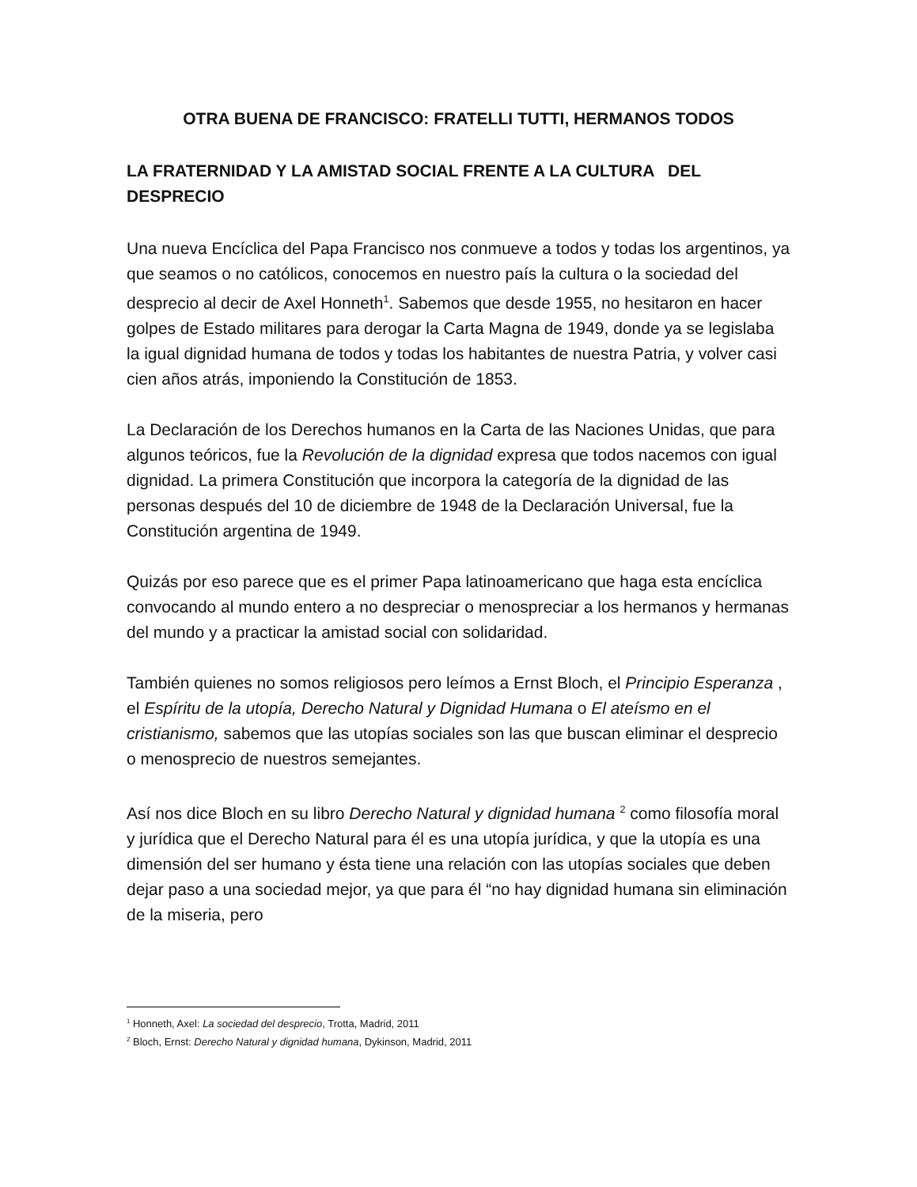OTRA BUENA DE FRANCISCO: FRATELLI TUTTI, HERMANOS TODOS
LA FRATERNIDAD Y LA AMISTAD SOCIAL FRENTE A LA CULTURA DEL DESPRECIO
Una nueva Encíclica del Papa Francisco nos conmueve a todos y todas los argentinos, ya que seamos o no católicos, conocemos en nuestro país la cultura o la sociedad del desprecio al decir de Axel Honneth<sup>1</sup>. Sabemos que desde 1955, no hesitaron en hacer golpes de Estado militares para derogar la Carta Magna de 1949, donde ya se legislaba la igual dignidad humana de todos y todas los habitantes de nuestra Patria, y volver casi cien años atrás, imponiendo la Constitución de 1853.
La Declaración de los Derechos humanos en la Carta de las Naciones Unidas, que para algunos teóricos, fue la Revolución de la dignidad expresa que todos nacemos con igual dignidad. La primera Constitución que incorpora la categoría de la dignidad de las personas después del 10 de diciembre de 1948 de la Declaración Universal, fue la Constitución argentina de 1949.
Quizás por eso parece que es el primer Papa latinoamericano que haga esta encíclica convocando al mundo entero a no despreciar o menospreciar a los hermanos y hermanas del mundo y a practicar la amistad social con solidaridad.
También quienes no somos religiosos pero leímos a Ernst Bloch, el Principio Esperanza , el Espíritu de la utopía, Derecho Natural y Dignidad Humana o El ateísmo en el cristianismo, sabemos que las utopías sociales son las que buscan eliminar el desprecio o menosprecio de nuestros semejantes.
Así nos dice Bloch en su libro Derecho Natural y dignidad humana <sup>2</sup> como filosofía moral y jurídica que el Derecho Natural para él es una utopía jurídica, y que la utopía es una dimensión del ser humano y ésta tiene una relación con las utopías sociales que deben dejar paso a una sociedad mejor, ya que para él “no hay dignidad humana sin eliminación de la miseria, pero
<sup>1</sup> Honneth, Axel: La sociedad del desprecio, Trotta, Madrid, 2011
<sup>2</sup> Bloch, Ernst: Derecho Natural y dignidad humana, Dykinson, Madrid, 2011